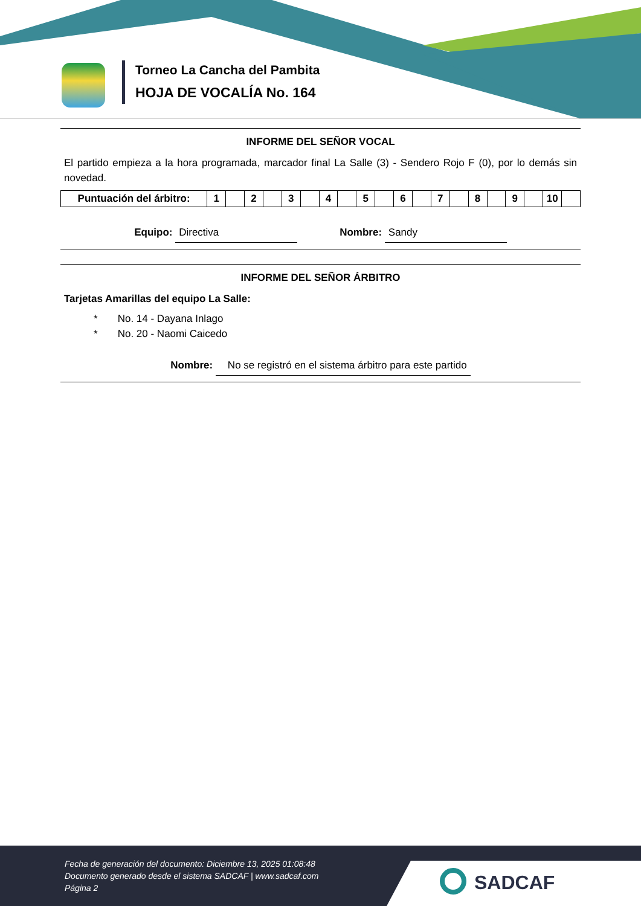Torneo La Cancha del Pambita
HOJA DE VOCALÍA No. 164
INFORME DEL SEÑOR VOCAL
El partido empieza a la hora programada, marcador final La Salle (3) - Sendero Rojo F (0), por lo demás sin novedad.
| Puntuación del árbitro: | 1 | | 2 | | 3 | | 4 | | 5 | | 6 | | 7 | | 8 | | 9 | | 10 | |
Equipo: Directiva Nombre: Sandy
INFORME DEL SEÑOR ÁRBITRO
Tarjetas Amarillas del equipo La Salle:
* No. 14 - Dayana Inlago
* No. 20 - Naomi Caicedo
Nombre: No se registró en el sistema árbitro para este partido
Fecha de generación del documento: Diciembre 13, 2025 01:08:48
Documento generado desde el sistema SADCAF | www.sadcaf.com
Página 2
SADCAF